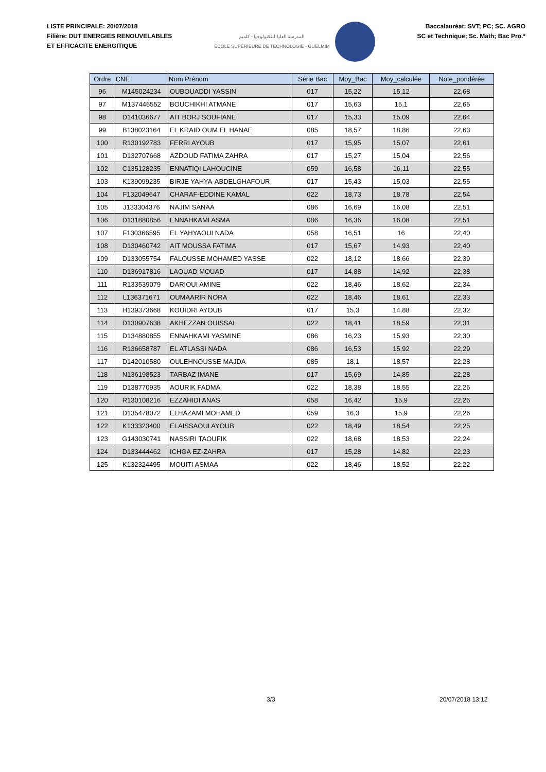LISTE PRINCIPALE: 20/07/2018
Filière: DUT ENERGIES RENOUVELABLES
ET EFFICACITE ENERGITIQUE
المدرسة العليا للتكنولوجيا - كلميم
ÉCOLE SUPÉRIEURE DE TECHNOLOGIE - GUELMIM
Baccalauréat: SVT; PC; SC. AGRO
SC et Technique; Sc. Math; Bac Pro.*
| Ordre | CNE | Nom Prénom | Série Bac | Moy_Bac | Moy_calculée | Note_pondérée |
| --- | --- | --- | --- | --- | --- | --- |
| 96 | M145024234 | OUBOUADDI YASSIN | 017 | 15,22 | 15,12 | 22,68 |
| 97 | M137446552 | BOUCHIKHI ATMANE | 017 | 15,63 | 15,1 | 22,65 |
| 98 | D141036677 | AIT BORJ SOUFIANE | 017 | 15,33 | 15,09 | 22,64 |
| 99 | B138023164 | EL KRAID OUM EL HANAE | 085 | 18,57 | 18,86 | 22,63 |
| 100 | R130192783 | FERRI AYOUB | 017 | 15,95 | 15,07 | 22,61 |
| 101 | D132707668 | AZDOUD FATIMA ZAHRA | 017 | 15,27 | 15,04 | 22,56 |
| 102 | C135128235 | ENNATIQI LAHOUCINE | 059 | 16,58 | 16,11 | 22,55 |
| 103 | K139099235 | BIRJE YAHYA-ABDELGHAFOUR | 017 | 15,43 | 15,03 | 22,55 |
| 104 | F132049647 | CHARAF-EDDINE KAMAL | 022 | 18,73 | 18,78 | 22,54 |
| 105 | J133304376 | NAJIM SANAA | 086 | 16,69 | 16,08 | 22,51 |
| 106 | D131880856 | ENNAHKAMI ASMA | 086 | 16,36 | 16,08 | 22,51 |
| 107 | F130366595 | EL YAHYAOUI NADA | 058 | 16,51 | 16 | 22,40 |
| 108 | D130460742 | AIT MOUSSA FATIMA | 017 | 15,67 | 14,93 | 22,40 |
| 109 | D133055754 | FALOUSSE MOHAMED YASSE | 022 | 18,12 | 18,66 | 22,39 |
| 110 | D136917816 | LAOUAD MOUAD | 017 | 14,88 | 14,92 | 22,38 |
| 111 | R133539079 | DARIOUI AMINE | 022 | 18,46 | 18,62 | 22,34 |
| 112 | L136371671 | OUMAARIR NORA | 022 | 18,46 | 18,61 | 22,33 |
| 113 | H139373668 | KOUIDRI AYOUB | 017 | 15,3 | 14,88 | 22,32 |
| 114 | D130907638 | AKHEZZAN OUISSAL | 022 | 18,41 | 18,59 | 22,31 |
| 115 | D134880855 | ENNAHKAMI YASMINE | 086 | 16,23 | 15,93 | 22,30 |
| 116 | R136658787 | EL ATLASSI NADA | 086 | 16,53 | 15,92 | 22,29 |
| 117 | D142010580 | OULEHNOUSSE MAJDA | 085 | 18,1 | 18,57 | 22,28 |
| 118 | N136198523 | TARBAZ IMANE | 017 | 15,69 | 14,85 | 22,28 |
| 119 | D138770935 | AOURIK FADMA | 022 | 18,38 | 18,55 | 22,26 |
| 120 | R130108216 | EZZAHIDI ANAS | 058 | 16,42 | 15,9 | 22,26 |
| 121 | D135478072 | ELHAZAMI MOHAMED | 059 | 16,3 | 15,9 | 22,26 |
| 122 | K133323400 | ELAISSAOUI AYOUB | 022 | 18,49 | 18,54 | 22,25 |
| 123 | G143030741 | NASSIRI TAOUFIK | 022 | 18,68 | 18,53 | 22,24 |
| 124 | D133444462 | ICHGA EZ-ZAHRA | 017 | 15,28 | 14,82 | 22,23 |
| 125 | K132324495 | MOUITI ASMAA | 022 | 18,46 | 18,52 | 22,22 |
3/3 20/07/2018 13:12